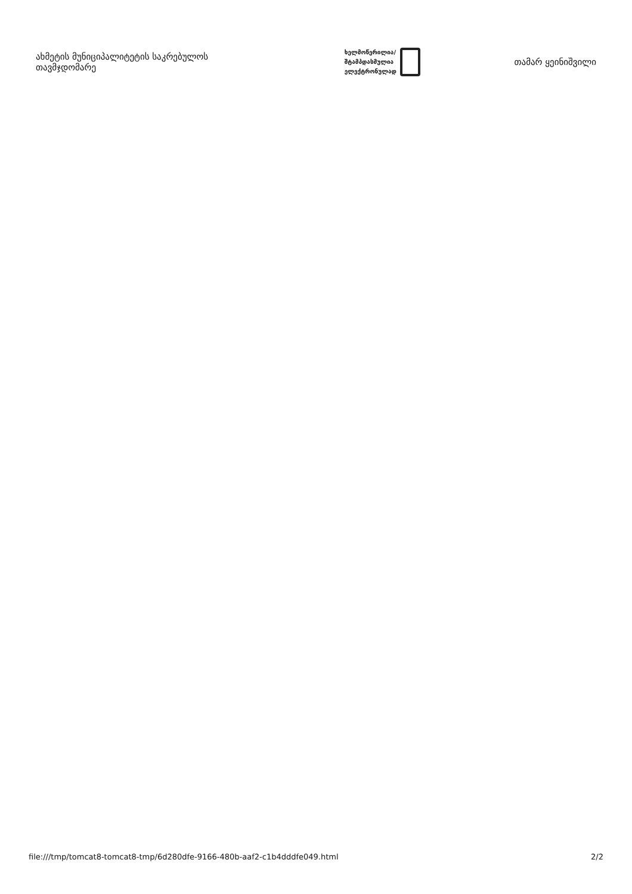ახმეტის მუნიციპალიტეტის საკრებულოს თავმჯდომარე
ხელმოწერილია/
შტამპდასმულია
ელექტრონულად
თამარ ყეინიშვილი
file:///tmp/tomcat8-tomcat8-tmp/6d280dfe-9166-480b-aaf2-c1b4dddfe049.html 2/2